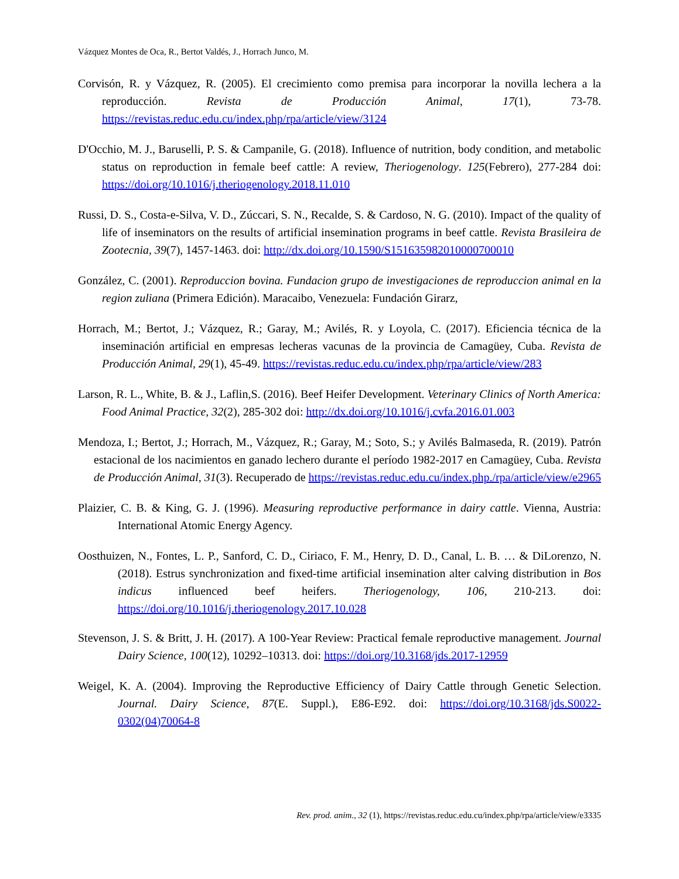Vázquez Montes de Oca, R., Bertot Valdés, J., Horrach Junco, M.
Corvisón, R. y Vázquez, R. (2005). El crecimiento como premisa para incorporar la novilla lechera a la reproducción. Revista de Producción Animal, 17(1), 73-78. https://revistas.reduc.edu.cu/index.php/rpa/article/view/3124
D'Occhio, M. J., Baruselli, P. S. & Campanile, G. (2018). Influence of nutrition, body condition, and metabolic status on reproduction in female beef cattle: A review, Theriogenology. 125(Febrero), 277-284 doi: https://doi.org/10.1016/j.theriogenology.2018.11.010
Russi, D. S., Costa-e-Silva, V. D., Zúccari, S. N., Recalde, S. & Cardoso, N. G. (2010). Impact of the quality of life of inseminators on the results of artificial insemination programs in beef cattle. Revista Brasileira de Zootecnia, 39(7), 1457-1463. doi: http://dx.doi.org/10.1590/S151635982010000700010
González, C. (2001). Reproduccion bovina. Fundacion grupo de investigaciones de reproduccion animal en la region zuliana (Primera Edición). Maracaibo, Venezuela: Fundación Girarz,
Horrach, M.; Bertot, J.; Vázquez, R.; Garay, M.; Avilés, R. y Loyola, C. (2017). Eficiencia técnica de la inseminación artificial en empresas lecheras vacunas de la provincia de Camagüey, Cuba. Revista de Producción Animal, 29(1), 45-49. https://revistas.reduc.edu.cu/index.php/rpa/article/view/283
Larson, R. L., White, B. & J., Laflin,S. (2016). Beef Heifer Development. Veterinary Clinics of North America: Food Animal Practice, 32(2), 285-302 doi: http://dx.doi.org/10.1016/j.cvfa.2016.01.003
Mendoza, I.; Bertot, J.; Horrach, M., Vázquez, R.; Garay, M.; Soto, S.; y Avilés Balmaseda, R. (2019). Patrón estacional de los nacimientos en ganado lechero durante el período 1982-2017 en Camagüey, Cuba. Revista de Producción Animal, 31(3). Recuperado de https://revistas.reduc.edu.cu/index.php./rpa/article/view/e2965
Plaizier, C. B. & King, G. J. (1996). Measuring reproductive performance in dairy cattle. Vienna, Austria: International Atomic Energy Agency.
Oosthuizen, N., Fontes, L. P., Sanford, C. D., Ciriaco, F. M., Henry, D. D., Canal, L. B. … & DiLorenzo, N. (2018). Estrus synchronization and fixed-time artificial insemination alter calving distribution in Bos indicus influenced beef heifers. Theriogenology, 106, 210-213. doi: https://doi.org/10.1016/j.theriogenology.2017.10.028
Stevenson, J. S. & Britt, J. H. (2017). A 100-Year Review: Practical female reproductive management. Journal Dairy Science, 100(12), 10292–10313. doi: https://doi.org/10.3168/jds.2017-12959
Weigel, K. A. (2004). Improving the Reproductive Efficiency of Dairy Cattle through Genetic Selection. Journal. Dairy Science, 87(E. Suppl.), E86-E92. doi: https://doi.org/10.3168/jds.S0022-0302(04)70064-8
Rev. prod. anim., 32 (1), https://revistas.reduc.edu.cu/index.php/rpa/article/view/e3335